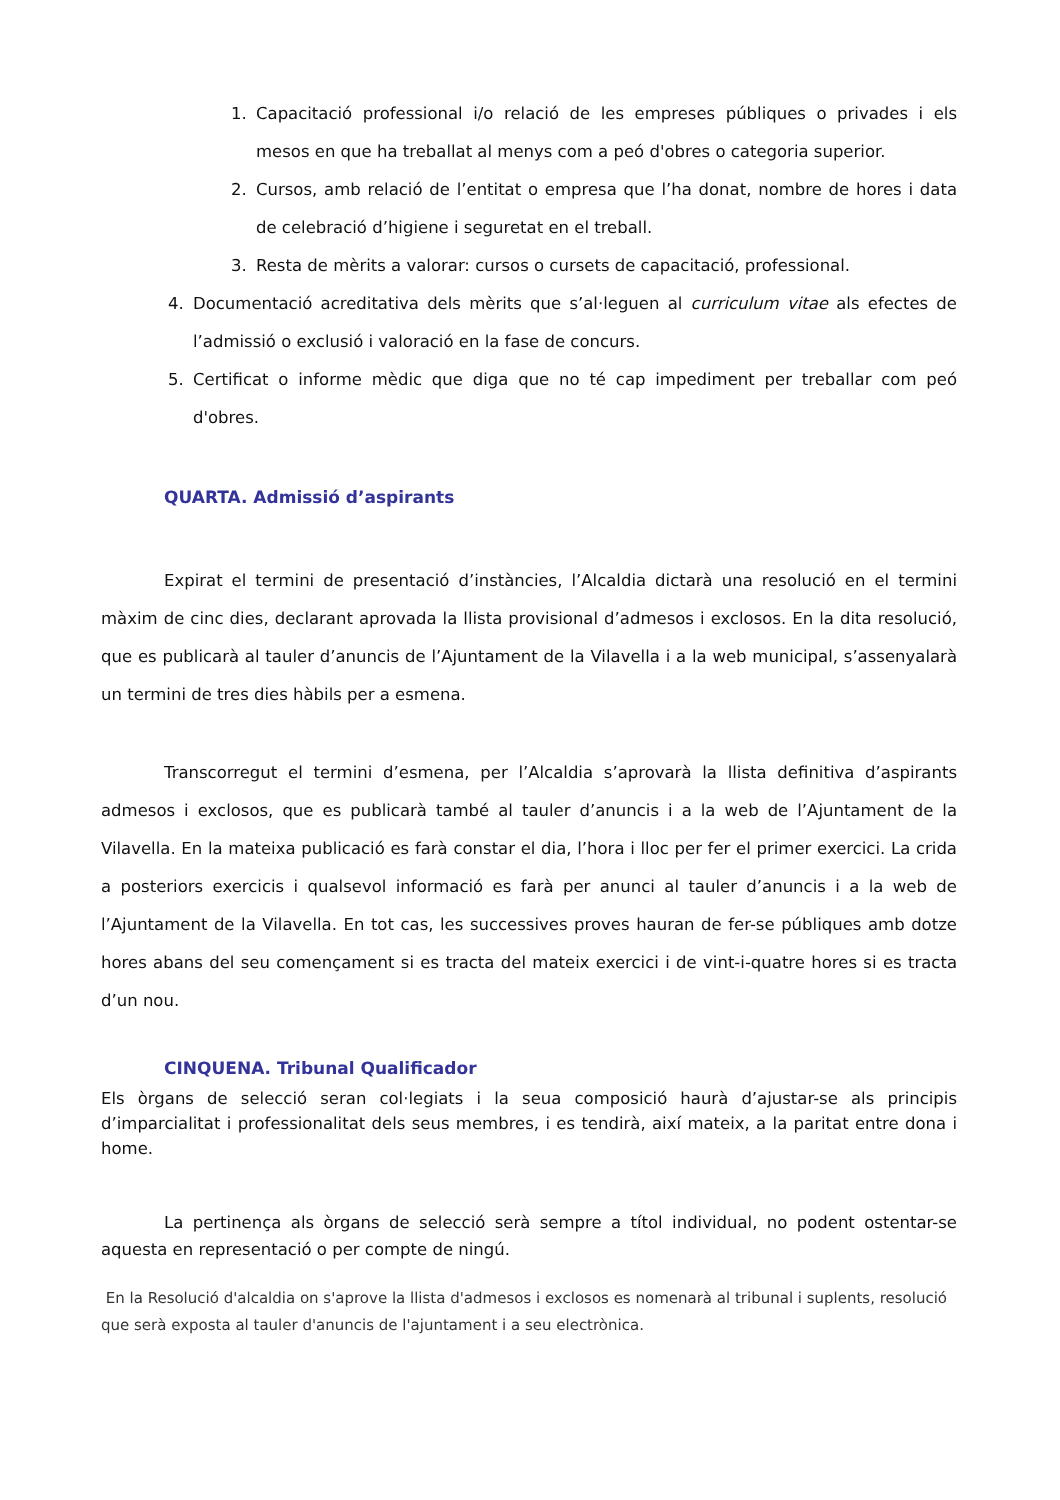1. Capacitació professional i/o relació de les empreses públiques o privades i els mesos en que ha treballat al menys com a peó d'obres o categoria superior.
2. Cursos, amb relació de l’entitat o empresa que l’ha donat, nombre de hores i data de celebració d’higiene i seguretat en el treball.
3. Resta de mèrits a valorar: cursos o cursets de capacitació, professional.
4. Documentació acreditativa dels mèrits que s’al·leguen al curriculum vitae als efectes de l’admissió o exclusió i valoració en la fase de concurs.
5. Certificat o informe mèdic que diga que no té cap impediment per treballar com peó d'obres.
QUARTA. Admissió d’aspirants
Expirat el termini de presentació d’instàncies, l’Alcaldia dictarà una resolució en el termini màxim de cinc dies, declarant aprovada la llista provisional d’admesos i exclosos. En la dita resolució, que es publicarà al tauler d’anuncis de l’Ajuntament de la Vilavella i a la web municipal, s’assenyalarà un termini de tres dies hàbils per a esmena.
Transcorregut el termini d’esmena, per l’Alcaldia s’aprovarà la llista definitiva d’aspirants admesos i exclosos, que es publicarà també al tauler d’anuncis i a la web de l’Ajuntament de la Vilavella. En la mateixa publicació es farà constar el dia, l’hora i lloc per fer el primer exercici. La crida a posteriors exercicis i qualsevol informació es farà per anunci al tauler d’anuncis i a la web de l’Ajuntament de la Vilavella. En tot cas, les successives proves hauran de fer-se públiques amb dotze hores abans del seu començament si es tracta del mateix exercici i de vint-i-quatre hores si es tracta d’un nou.
CINQUENA. Tribunal Qualificador
Els òrgans de selecció seran col·legiats i la seua composició haurà d’ajustar-se als principis d’imparcialitat i professionalitat dels seus membres, i es tendirà, així mateix, a la paritat entre dona i home.
La pertinença als òrgans de selecció serà sempre a títol individual, no podent ostentar-se aquesta en representació o per compte de ningú.
En la Resolució d'alcaldia on s'aprove la llista d'admesos i exclosos es nomenarà al tribunal i suplents, resolució que serà exposta al tauler d'anuncis de l'ajuntament i a seu electrònica.